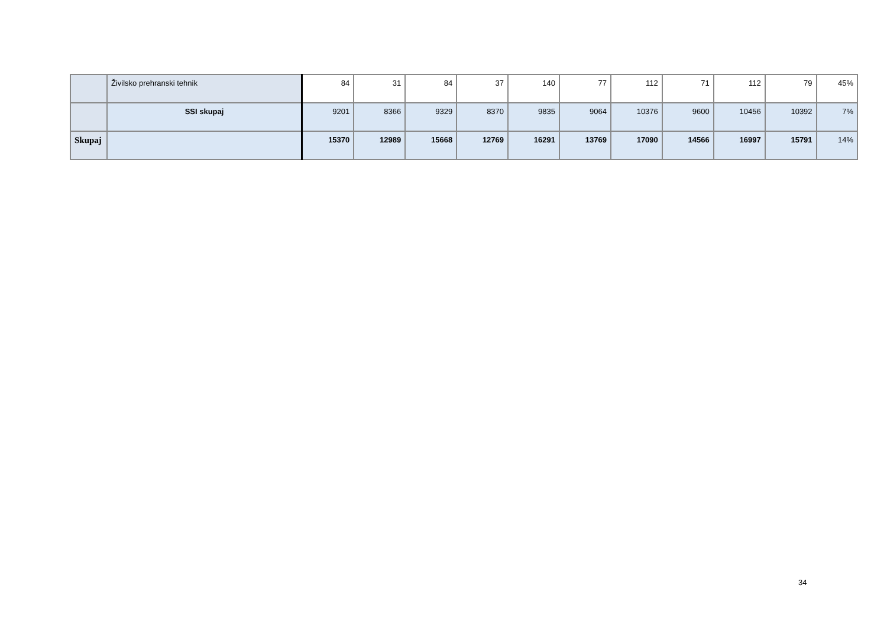| | Živilsko prehranski tehnik | 84 | 31 | 84 | 37 | 140 | 77 | 112 | 71 | 112 | 79 | 45% |
| | SSI skupaj | 9201 | 8366 | 9329 | 8370 | 9835 | 9064 | 10376 | 9600 | 10456 | 10392 | 7% |
| Skupaj | | 15370 | 12989 | 15668 | 12769 | 16291 | 13769 | 17090 | 14566 | 16997 | 15791 | 14% |
34